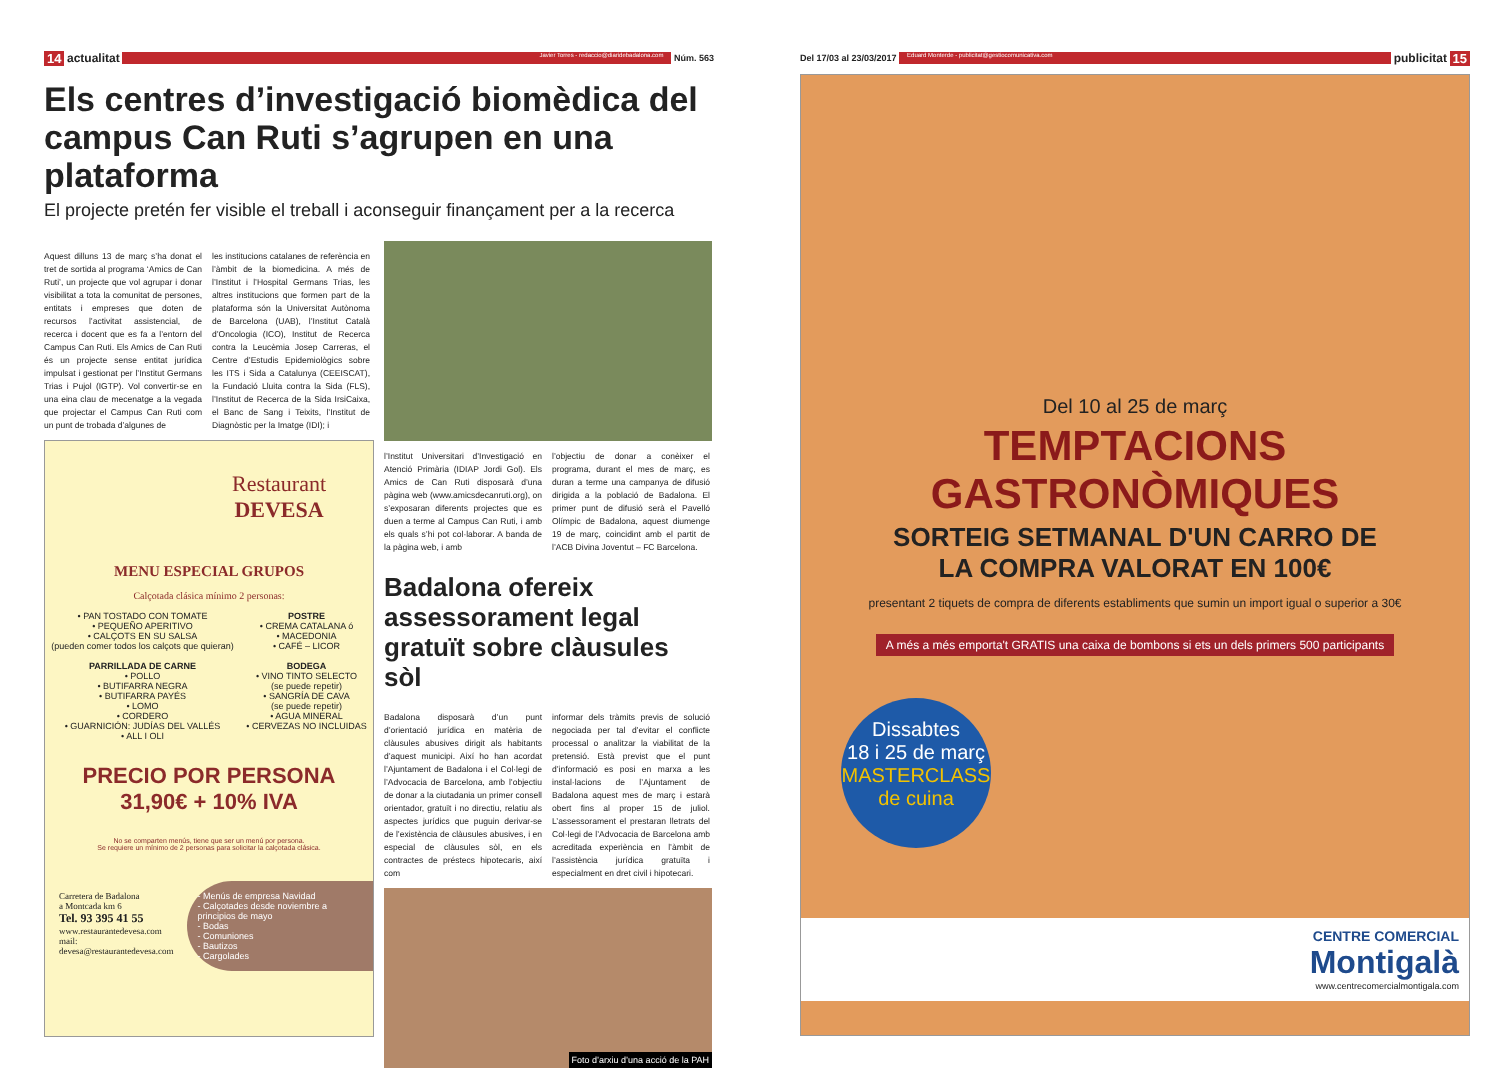14 actualitat Javier Torres - redaccio@diaridebadalona.com Núm. 563
Els centres d’investigació biomèdica del campus Can Ruti s’agrupen en una plataforma
El projecte pretén fer visible el treball i aconseguir finançament per a la recerca
Aquest dilluns 13 de març s’ha donat el tret de sortida al programa ‘Amics de Can Ruti’, un projecte que vol agrupar i donar visibilitat a tota la comunitat de persones, entitats i empreses que doten de recursos l’activitat assistencial, de recerca i docent que es fa a l’entorn del Campus Can Ruti. Els Amics de Can Ruti és un projecte sense entitat jurídica impulsat i gestionat per l’Institut Germans Trias i Pujol (IGTP). Vol convertir-se en una eina clau de mecenatge a la vegada que projectar el Campus Can Ruti com un punt de trobada d’algunes de
les institucions catalanes de referència en l’àmbit de la biomedicina. A més de l’Institut i l’Hospital Germans Trias, les altres institucions que formen part de la plataforma són la Universitat Autònoma de Barcelona (UAB), l’Institut Català d’Oncologia (ICO), Institut de Recerca contra la Leucèmia Josep Carreras, el Centre d’Estudis Epidemiològics sobre les ITS i Sida a Catalunya (CEEISCAT), la Fundació Lluita contra la Sida (FLS), l’Institut de Recerca de la Sida IrsiCaixa, el Banc de Sang i Teixits, l’Institut de Diagnòstic per la Imatge (IDI); i
Restaurant
DEVESA
MENU ESPECIAL GRUPOS
Calçotada clásica mínimo 2 personas:
• PAN TOSTADO CON TOMATE
• PEQUEÑO APERITIVO
• CALÇOTS EN SU SALSA
(pueden comer todos los calçots que quieran)
PARRILLADA DE CARNE
• POLLO
• BUTIFARRA NEGRA
• BUTIFARRA PAYÉS
• LOMO
• CORDERO
• GUARNICIÓN: JUDÍAS DEL VALLÉS
• ALL I OLI
POSTRE
• CREMA CATALANA ó
• MACEDONIA
• CAFÉ – LICOR
BODEGA
• VINO TINTO SELECTO
(se puede repetir)
• SANGRÍA DE CAVA
(se puede repetir)
• AGUA MINERAL
• CERVEZAS NO INCLUIDAS
PRECIO POR PERSONA
31,90€ + 10% IVA
No se comparten menús, tiene que ser un menú por persona.
Se requiere un mínimo de 2 personas para solicitar la calçotada clásica.
Carretera de Badalona
a Montcada km 6
Tel. 93 395 41 55
www.restaurantedevesa.com
mail: devesa@restaurantedevesa.com
- Menús de empresa Navidad
- Calçotades desde noviembre a principios de mayo
- Bodas
- Comuniones
- Bautizos
- Cargolades
l’Institut Universitari d’Investigació en Atenció Primària (IDIAP Jordi Gol). Els Amics de Can Ruti disposarà d’una pàgina web (www.amicsdecanruti.org), on s’exposaran diferents projectes que es duen a terme al Campus Can Ruti, i amb els quals s’hi pot col·laborar. A banda de la pàgina web, i amb
l’objectiu de donar a conèixer el programa, durant el mes de març, es duran a terme una campanya de difusió dirigida a la població de Badalona. El primer punt de difusió serà el Pavelló Olímpic de Badalona, aquest diumenge 19 de març, coincidint amb el partit de l’ACB Divina Joventut – FC Barcelona.
Badalona ofereix assessorament legal gratuït sobre clàusules sòl
Badalona disposarà d’un punt d’orientació jurídica en matèria de clàusules abusives dirigit als habitants d’aquest municipi. Així ho han acordat l’Ajuntament de Badalona i el Col·legi de l’Advocacia de Barcelona, amb l’objectiu de donar a la ciutadania un primer consell orientador, gratuït i no directiu, relatiu als aspectes jurídics que puguin derivar-se de l’existència de clàusules abusives, i en especial de clàusules sòl, en els contractes de préstecs hipotecaris, així com
informar dels tràmits previs de solució negociada per tal d’evitar el conflicte processal o analitzar la viabilitat de la pretensió. Està previst que el punt d’informació es posi en marxa a les instal·lacions de l’Ajuntament de Badalona aquest mes de març i estarà obert fins al proper 15 de juliol. L’assessorament el prestaran lletrats del Col·legi de l’Advocacia de Barcelona amb acreditada experiència en l’àmbit de l’assistència jurídica gratuïta i especialment en dret civil i hipotecari.
Foto d’arxiu d’una acció de la PAH
Del 17/03 al 23/03/2017 Eduard Monterde - publicitat@gestiocomunicativa.com publicitat 15
Del 10 al 25 de març
TEMPTACIONS
GASTRONÒMIQUES
SORTEIG SETMANAL D'UN CARRO DE
LA COMPRA VALORAT EN 100€
presentant 2 tiquets de compra de diferents establiments que sumin un import igual o superior a 30€
A més a més emporta't GRATIS una caixa de bombons si ets un dels primers 500 participants
Dissabtes
18 i 25 de març
MASTERCLASS de cuina
CENTRE COMERCIAL
Montigalà
www.centrecomercialmontigala.com